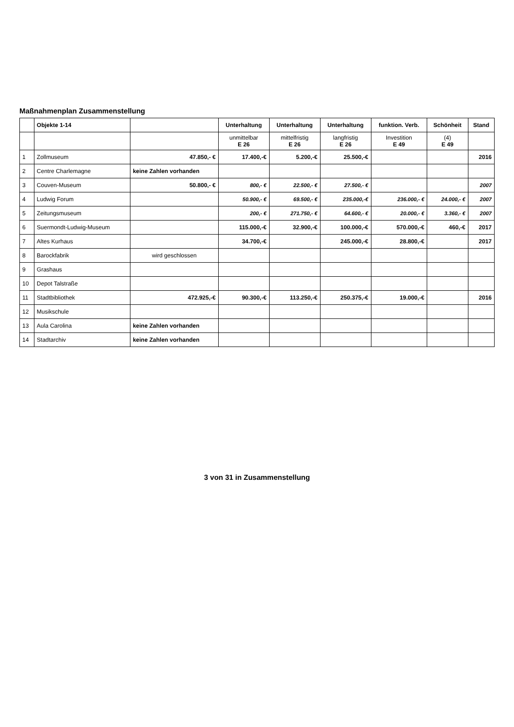Maßnahmenplan Zusammenstellung
| | Objekte 1-14 | | Unterhaltung | Unterhaltung | Unterhaltung | funktion. Verb. | Schönheit | Stand |
| --- | --- | --- | --- | --- | --- | --- | --- | --- |
| | | | unmittelbar E 26 | mittelfristig E 26 | langfristig E 26 | Investition E 49 | (4) E 49 | |
| 1 | Zollmuseum | 47.850,- € | 17.400,-€ | 5.200,-€ | 25.500,-€ | | | 2016 |
| 2 | Centre Charlemagne | keine Zahlen vorhanden | | | | | | |
| 3 | Couven-Museum | 50.800,- € | 800,- € | 22.500,- € | 27.500,- € | | | 2007 |
| 4 | Ludwig Forum | | 50.900,- € | 69.500,- € | 235.000,-€ | 236.000,- € | 24.000,- € | 2007 |
| 5 | Zeitungsmuseum | | 200,- € | 271.750,- € | 64.600,- € | 20.000,- € | 3.360,- € | 2007 |
| 6 | Suermondt-Ludwig-Museum | | 115.000,-€ | 32.900,-€ | 100.000,-€ | 570.000,-€ | 460,-€ | 2017 |
| 7 | Altes Kurhaus | | 34.700,-€ | | 245.000,-€ | 28.800,-€ | | 2017 |
| 8 | Barockfabrik | wird geschlossen | | | | | | |
| 9 | Grashaus | | | | | | | |
| 10 | Depot Talstraße | | | | | | | |
| 11 | Stadtbibliothek | 472.925,-€ | 90.300,-€ | 113.250,-€ | 250.375,-€ | 19.000,-€ | | 2016 |
| 12 | Musikschule | | | | | | | |
| 13 | Aula Carolina | keine Zahlen vorhanden | | | | | | |
| 14 | Stadtarchiv | keine Zahlen vorhanden | | | | | | |
3 von 31 in Zusammenstellung